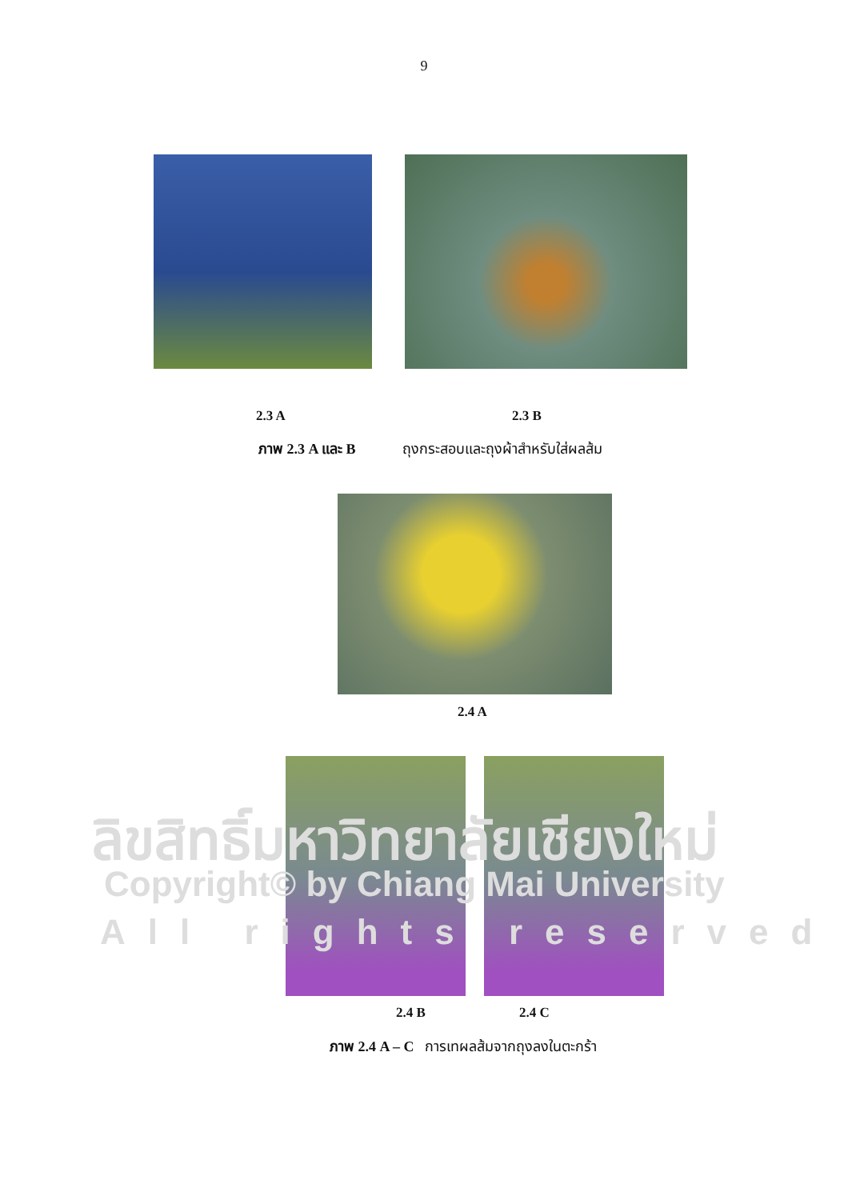9
2.3 A 2.3 B
ภาพ 2.3 A และ B ถุงกระสอบและถุงผ้าสำหรับใส่ผลส้ม
2.4 A
ลิขสิทธิ์มหาวิทยาลัยเชียงใหม่
Copyright© by Chiang Mai University
All rights reserved
2.4 B 2.4 C
ภาพ 2.4 A – C การเทผลส้มจากถุงลงในตะกร้า